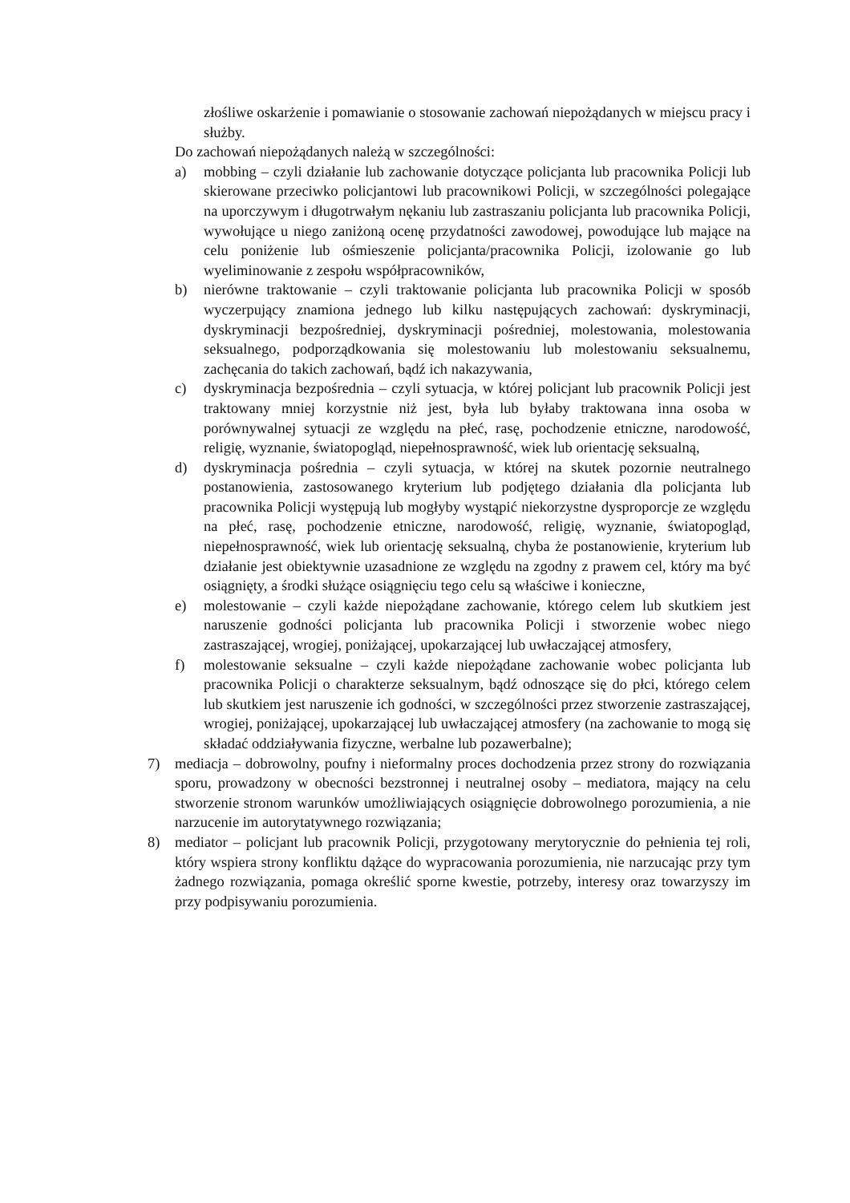złośliwe oskarżenie i pomawianie o stosowanie zachowań niepożądanych w miejscu pracy i służby.
Do zachowań niepożądanych należą w szczególności:
a) mobbing – czyli działanie lub zachowanie dotyczące policjanta lub pracownika Policji lub skierowane przeciwko policjantowi lub pracownikowi Policji, w szczególności polegające na uporczywym i długotrwałym nękaniu lub zastraszaniu policjanta lub pracownika Policji, wywołujące u niego zaniżoną ocenę przydatności zawodowej, powodujące lub mające na celu poniżenie lub ośmieszenie policjanta/pracownika Policji, izolowanie go lub wyeliminowanie z zespołu współpracowników,
b) nierówne traktowanie – czyli traktowanie policjanta lub pracownika Policji w sposób wyczerpujący znamiona jednego lub kilku następujących zachowań: dyskryminacji, dyskryminacji bezpośredniej, dyskryminacji pośredniej, molestowania, molestowania seksualnego, podporządkowania się molestowaniu lub molestowaniu seksualnemu, zachęcania do takich zachowań, bądź ich nakazywania,
c) dyskryminacja bezpośrednia – czyli sytuacja, w której policjant lub pracownik Policji jest traktowany mniej korzystnie niż jest, była lub byłaby traktowana inna osoba w porównywalnej sytuacji ze względu na płeć, rasę, pochodzenie etniczne, narodowość, religię, wyznanie, światopogląd, niepełnosprawność, wiek lub orientację seksualną,
d) dyskryminacja pośrednia – czyli sytuacja, w której na skutek pozornie neutralnego postanowienia, zastosowanego kryterium lub podjętego działania dla policjanta lub pracownika Policji występują lub mogłyby wystąpić niekorzystne dysproporcje ze względu na płeć, rasę, pochodzenie etniczne, narodowość, religię, wyznanie, światopogląd, niepełnosprawność, wiek lub orientację seksualną, chyba że postanowienie, kryterium lub działanie jest obiektywnie uzasadnione ze względu na zgodny z prawem cel, który ma być osiągnięty, a środki służące osiągnięciu tego celu są właściwe i konieczne,
e) molestowanie – czyli każde niepożądane zachowanie, którego celem lub skutkiem jest naruszenie godności policjanta lub pracownika Policji i stworzenie wobec niego zastraszającej, wrogiej, poniżającej, upokarzającej lub uwłaczającej atmosfery,
f) molestowanie seksualne – czyli każde niepożądane zachowanie wobec policjanta lub pracownika Policji o charakterze seksualnym, bądź odnoszące się do płci, którego celem lub skutkiem jest naruszenie ich godności, w szczególności przez stworzenie zastraszającej, wrogiej, poniżającej, upokarzającej lub uwłaczającej atmosfery (na zachowanie to mogą się składać oddziaływania fizyczne, werbalne lub pozawerbalne);
7) mediacja – dobrowolny, poufny i nieformalny proces dochodzenia przez strony do rozwiązania sporu, prowadzony w obecności bezstronnej i neutralnej osoby – mediatora, mający na celu stworzenie stronom warunków umożliwiających osiągnięcie dobrowolnego porozumienia, a nie narzucenie im autorytatywnego rozwiązania;
8) mediator – policjant lub pracownik Policji, przygotowany merytorycznie do pełnienia tej roli, który wspiera strony konfliktu dążące do wypracowania porozumienia, nie narzucając przy tym żadnego rozwiązania, pomaga określić sporne kwestie, potrzeby, interesy oraz towarzyszy im przy podpisywaniu porozumienia.